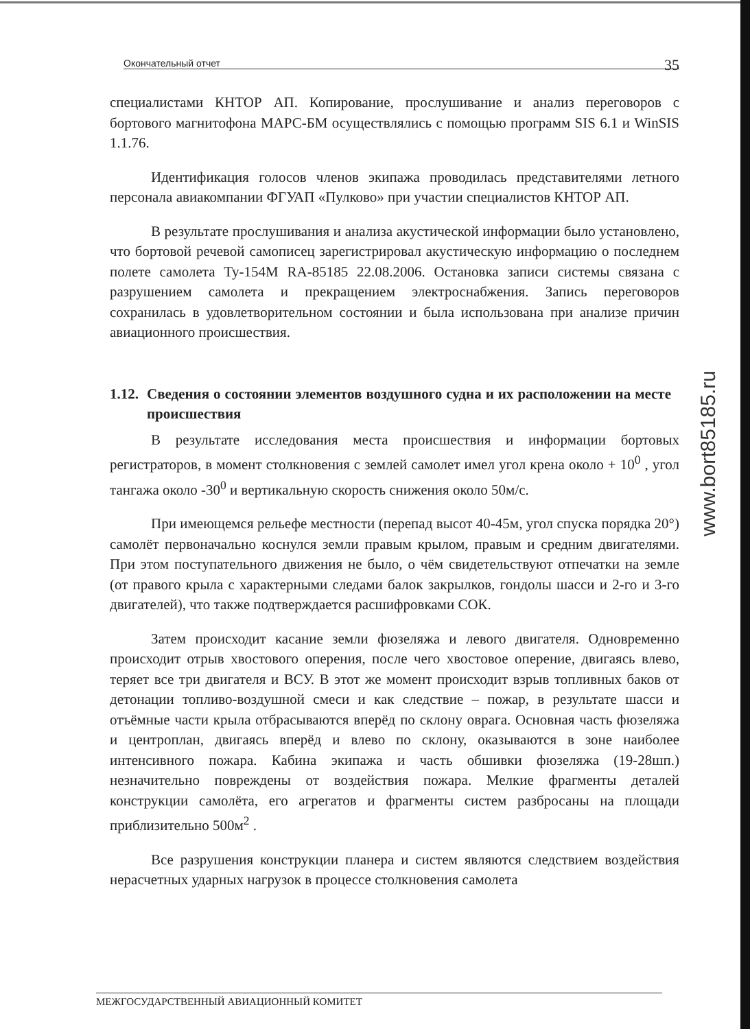Окончательный отчет 35
специалистами КНТОР АП. Копирование, прослушивание и анализ переговоров с бортового магнитофона МАРС-БМ осуществлялись с помощью программ SIS 6.1 и WinSIS 1.1.76.
Идентификация голосов членов экипажа проводилась представителями летного персонала авиакомпании ФГУАП «Пулково» при участии специалистов КНТОР АП.
В результате прослушивания и анализа акустической информации было установлено, что бортовой речевой самописец зарегистрировал акустическую информацию о последнем полете самолета Ту-154М RA-85185 22.08.2006. Остановка записи системы связана с разрушением самолета и прекращением электроснабжения. Запись переговоров сохранилась в удовлетворительном состоянии и была использована при анализе причин авиационного происшествия.
1.12. Сведения о состоянии элементов воздушного судна и их расположении на месте происшествия
В результате исследования места происшествия и информации бортовых регистраторов, в момент столкновения с землей самолет имел угол крена около + 10<sup>0</sup> , угол тангажа около -30<sup>0</sup> и вертикальную скорость снижения около 50м/с.
При имеющемся рельефе местности (перепад высот 40-45м, угол спуска порядка 20°) самолёт первоначально коснулся земли правым крылом, правым и средним двигателями. При этом поступательного движения не было, о чём свидетельствуют отпечатки на земле (от правого крыла с характерными следами балок закрылков, гондолы шасси и 2-го и 3-го двигателей), что также подтверждается расшифровками СОК.
Затем происходит касание земли фюзеляжа и левого двигателя. Одновременно происходит отрыв хвостового оперения, после чего хвостовое оперение, двигаясь влево, теряет все три двигателя и ВСУ. В этот же момент происходит взрыв топливных баков от детонации топливо-воздушной смеси и как следствие – пожар, в результате шасси и отъёмные части крыла отбрасываются вперёд по склону оврага. Основная часть фюзеляжа и центроплан, двигаясь вперёд и влево по склону, оказываются в зоне наиболее интенсивного пожара. Кабина экипажа и часть обшивки фюзеляжа (19-28шп.) незначительно повреждены от воздействия пожара. Мелкие фрагменты деталей конструкции самолёта, его агрегатов и фрагменты систем разбросаны на площади приблизительно 500м<sup>2</sup> .
Все разрушения конструкции планера и систем являются следствием воздействия нерасчетных ударных нагрузок в процессе столкновения самолета
www.bort85185.ru
МЕЖГОСУДАРСТВЕННЫЙ АВИАЦИОННЫЙ КОМИТЕТ